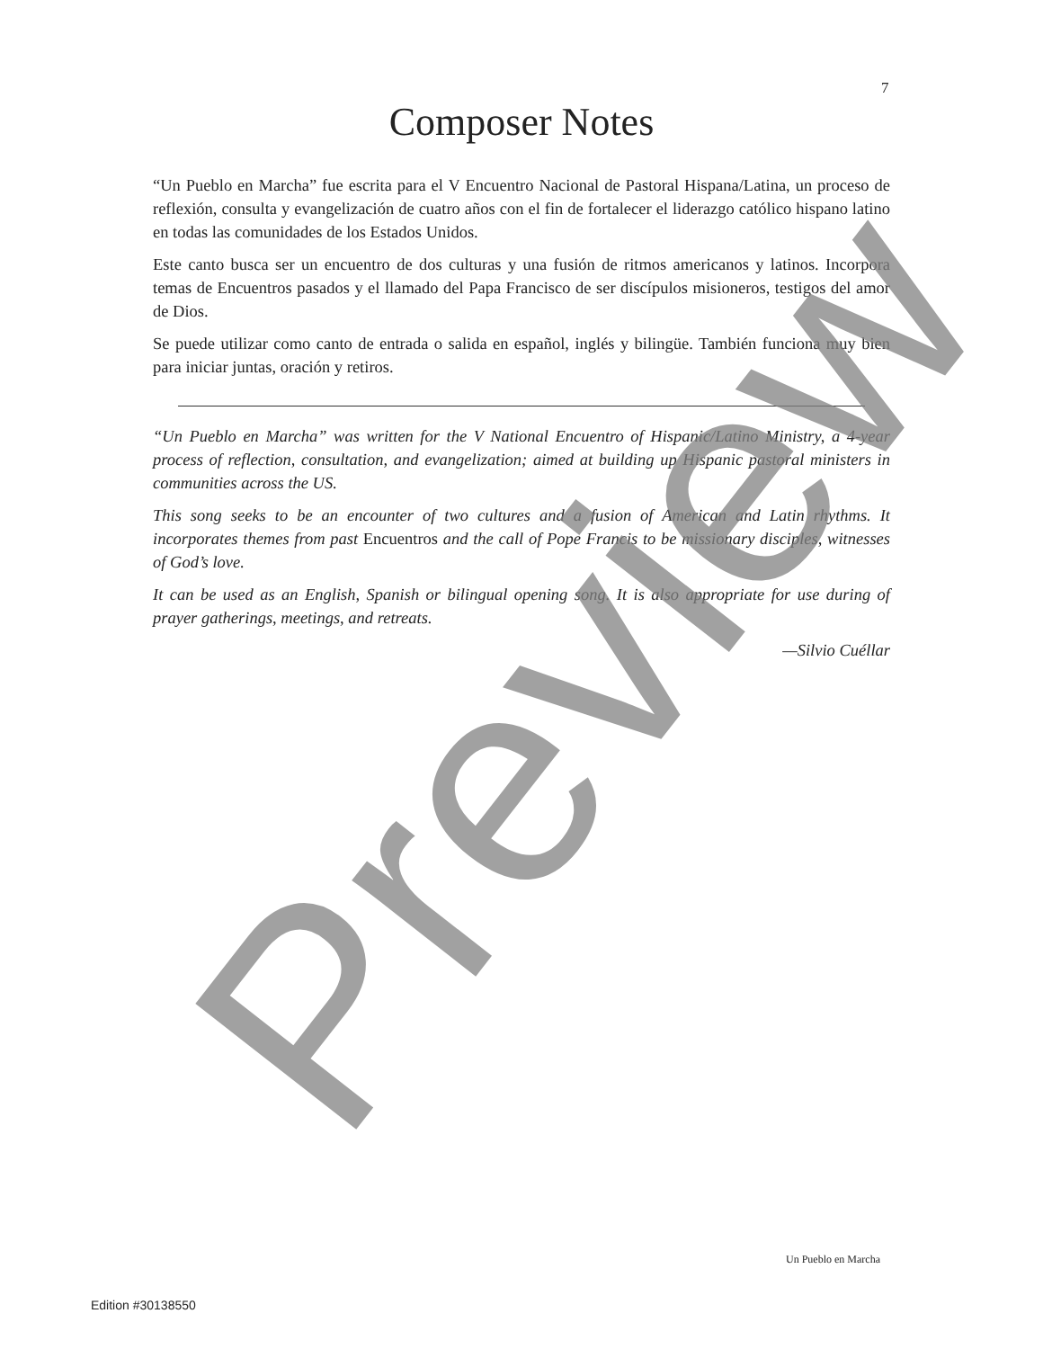7
Composer Notes
“Un Pueblo en Marcha” fue escrita para el V Encuentro Nacional de Pastoral Hispana/Latina, un proceso de reflexión, consulta y evangelización de cuatro años con el fin de fortalecer el liderazgo católico hispano latino en todas las comunidades de los Estados Unidos.
Este canto busca ser un encuentro de dos culturas y una fusión de ritmos americanos y latinos. Incorpora temas de Encuentros pasados y el llamado del Papa Francisco de ser discípulos misioneros, testigos del amor de Dios.
Se puede utilizar como canto de entrada o salida en español, inglés y bilingüe. También funciona muy bien para iniciar juntas, oración y retiros.
“Un Pueblo en Marcha” was written for the V National Encuentro of Hispanic/Latino Ministry, a 4-year process of reflection, consultation, and evangelization; aimed at building up Hispanic pastoral ministers in communities across the US.
This song seeks to be an encounter of two cultures and a fusion of American and Latin rhythms. It incorporates themes from past Encuentros and the call of Pope Francis to be missionary disciples, witnesses of God’s love.
It can be used as an English, Spanish or bilingual opening song. It is also appropriate for use during of prayer gatherings, meetings, and retreats.
—Silvio Cuéllar
Un Pueblo en Marcha
Edition #30138550 Preview